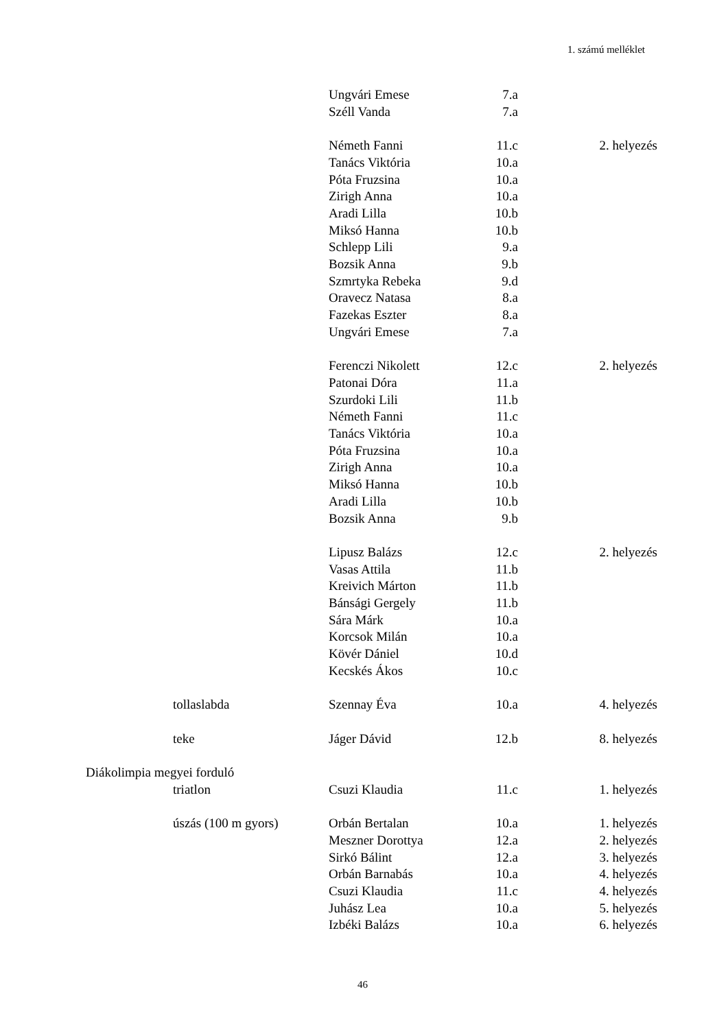1. számú melléklet
| | Ungvári Emese | 7.a | |
| | Széll Vanda | 7.a | |
| | Németh Fanni | 11.c | 2. helyezés |
| | Tanács Viktória | 10.a | |
| | Póta Fruzsina | 10.a | |
| | Zirigh Anna | 10.a | |
| | Aradi Lilla | 10.b | |
| | Miksó Hanna | 10.b | |
| | Schlepp Lili | 9.a | |
| | Bozsik Anna | 9.b | |
| | Szmrtyka Rebeka | 9.d | |
| | Oravecz Natasa | 8.a | |
| | Fazekas Eszter | 8.a | |
| | Ungvári Emese | 7.a | |
| | Ferenczi Nikolett | 12.c | 2. helyezés |
| | Patonai Dóra | 11.a | |
| | Szurdoki Lili | 11.b | |
| | Németh Fanni | 11.c | |
| | Tanács Viktória | 10.a | |
| | Póta Fruzsina | 10.a | |
| | Zirigh Anna | 10.a | |
| | Miksó Hanna | 10.b | |
| | Aradi Lilla | 10.b | |
| | Bozsik Anna | 9.b | |
| | Lipusz Balázs | 12.c | 2. helyezés |
| | Vasas Attila | 11.b | |
| | Kreivich Márton | 11.b | |
| | Bánsági Gergely | 11.b | |
| | Sára Márk | 10.a | |
| | Korcsok Milán | 10.a | |
| | Kövér Dániel | 10.d | |
| | Kecskés Ákos | 10.c | |
| tollaslabda | Szennay Éva | 10.a | 4. helyezés |
| teke | Jáger Dávid | 12.b | 8. helyezés |
| Diákolimpia megyei forduló | | | |
| triatlon | Csuzi Klaudia | 11.c | 1. helyezés |
| úszás (100 m gyors) | Orbán Bertalan | 10.a | 1. helyezés |
| | Meszner Dorottya | 12.a | 2. helyezés |
| | Sirkó Bálint | 12.a | 3. helyezés |
| | Orbán Barnabás | 10.a | 4. helyezés |
| | Csuzi Klaudia | 11.c | 4. helyezés |
| | Juhász Lea | 10.a | 5. helyezés |
| | Izbéki Balázs | 10.a | 6. helyezés |
46